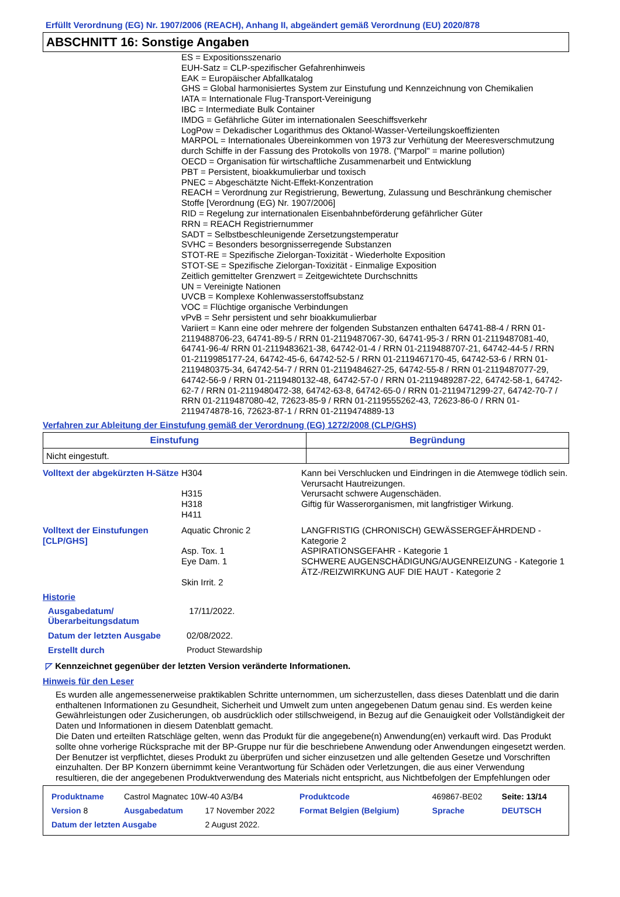Erfüllt Verordnung (EG) Nr. 1907/2006 (REACH), Anhang II, abgeändert gemäß Verordnung (EU) 2020/878
ABSCHNITT 16: Sonstige Angaben
ES = Expositionsszenario
EUH-Satz = CLP-spezifischer Gefahrenhinweis
EAK = Europäischer Abfallkatalog
GHS = Global harmonisiertes System zur Einstufung und Kennzeichnung von Chemikalien
IATA = Internationale Flug-Transport-Vereinigung
IBC = Intermediate Bulk Container
IMDG = Gefährliche Güter im internationalen Seeschiffsverkehr
LogPow = Dekadischer Logarithmus des Oktanol-Wasser-Verteilungskoeffizienten
MARPOL = Internationales Übereinkommen von 1973 zur Verhütung der Meeresverschmutzung durch Schiffe in der Fassung des Protokolls von 1978. ("Marpol" = marine pollution)
OECD = Organisation für wirtschaftliche Zusammenarbeit und Entwicklung
PBT = Persistent, bioakkumulierbar und toxisch
PNEC = Abgeschätzte Nicht-Effekt-Konzentration
REACH = Verordnung zur Registrierung, Bewertung, Zulassung und Beschränkung chemischer Stoffe [Verordnung (EG) Nr. 1907/2006]
RID = Regelung zur internationalen Eisenbahnbeförderung gefährlicher Güter
RRN = REACH Registriernummer
SADT = Selbstbeschleunigende Zersetzungstemperatur
SVHC = Besonders besorgnisserregende Substanzen
STOT-RE = Spezifische Zielorgan-Toxizität - Wiederholte Exposition
STOT-SE = Spezifische Zielorgan-Toxizität - Einmalige Exposition
Zeitlich gemittelter Grenzwert = Zeitgewichtete Durchschnitts
UN = Vereinigte Nationen
UVCB = Komplexe Kohlenwasserstoffsubstanz
VOC = Flüchtige organische Verbindungen
vPvB = Sehr persistent und sehr bioakkumulierbar
Variiert = Kann eine oder mehrere der folgenden Substanzen enthalten 64741-88-4 / RRN 01-2119488706-23, 64741-89-5 / RRN 01-2119487067-30, 64741-95-3 / RRN 01-2119487081-40, 64741-96-4/ RRN 01-2119483621-38, 64742-01-4 / RRN 01-2119488707-21, 64742-44-5 / RRN 01-2119985177-24, 64742-45-6, 64742-52-5 / RRN 01-2119467170-45, 64742-53-6 / RRN 01-2119480375-34, 64742-54-7 / RRN 01-2119484627-25, 64742-55-8 / RRN 01-2119487077-29, 64742-56-9 / RRN 01-2119480132-48, 64742-57-0 / RRN 01-2119489287-22, 64742-58-1, 64742-62-7 / RRN 01-2119480472-38, 64742-63-8, 64742-65-0 / RRN 01-2119471299-27, 64742-70-7 / RRN 01-2119487080-42, 72623-85-9 / RRN 01-2119555262-43, 72623-86-0 / RRN 01-2119474878-16, 72623-87-1 / RRN 01-2119474889-13
Verfahren zur Ableitung der Einstufung gemäß der Verordnung (EG) 1272/2008 (CLP/GHS)
| Einstufung | Begründung |
| --- | --- |
| Nicht eingestuft. | |
| Volltext der abgekürzten H-Sätze | H304 H315 H318 H411 | Kann bei Verschlucken und Eindringen in die Atemwege tödlich sein. Verursacht Hautreizungen. Verursacht schwere Augenschäden. Giftig für Wasserorganismen, mit langfristiger Wirkung. |
| Volltext der Einstufungen [CLP/GHS] | Aquatic Chronic 2 Asp. Tox. 1 Eye Dam. 1 Skin Irrit. 2 | LANGFRISTIG (CHRONISCH) GEWÄSSERGEFÄHRDEND - Kategorie 2 ASPIRATIONSGEFAHR - Kategorie 1 SCHWERE AUGENSCHÄDIGUNG/AUGENREIZUNG - Kategorie 1 ÄTZ-/REIZWIRKUNG AUF DIE HAUT - Kategorie 2 |
Historie
| Ausgabedatum/ Überarbeitungsdatum | 17/11/2022. |
| Datum der letzten Ausgabe | 02/08/2022. |
| Erstellt durch | Product Stewardship |
◸ Kennzeichnet gegenüber der letzten Version veränderte Informationen.
Hinweis für den Leser
Es wurden alle angemessenerweise praktikablen Schritte unternommen, um sicherzustellen, dass dieses Datenblatt und die darin enthaltenen Informationen zu Gesundheit, Sicherheit und Umwelt zum unten angegebenen Datum genau sind. Es werden keine Gewährleistungen oder Zusicherungen, ob ausdrücklich oder stillschweigend, in Bezug auf die Genauigkeit oder Vollständigkeit der Daten und Informationen in diesem Datenblatt gemacht.
Die Daten und erteilten Ratschläge gelten, wenn das Produkt für die angegebene(n) Anwendung(en) verkauft wird. Das Produkt sollte ohne vorherige Rücksprache mit der BP-Gruppe nur für die beschriebene Anwendung oder Anwendungen eingesetzt werden.
Der Benutzer ist verpflichtet, dieses Produkt zu überprüfen und sicher einzusetzen und alle geltenden Gesetze und Vorschriften einzuhalten. Der BP Konzern übernimmt keine Verantwortung für Schäden oder Verletzungen, die aus einer Verwendung resultieren, die der angegebenen Produktverwendung des Materials nicht entspricht, aus Nichtbefolgen der Empfehlungen oder
| Produktname | Castrol Magnatec 10W-40 A3/B4 | | Produktcode | 469867-BE02 | Seite: 13/14 |
| Version 8 | Ausgabedatum | 17 November 2022 | Format Belgien (Belgium) | Sprache | DEUTSCH |
| Datum der letzten Ausgabe | | 2 August 2022. | | | |